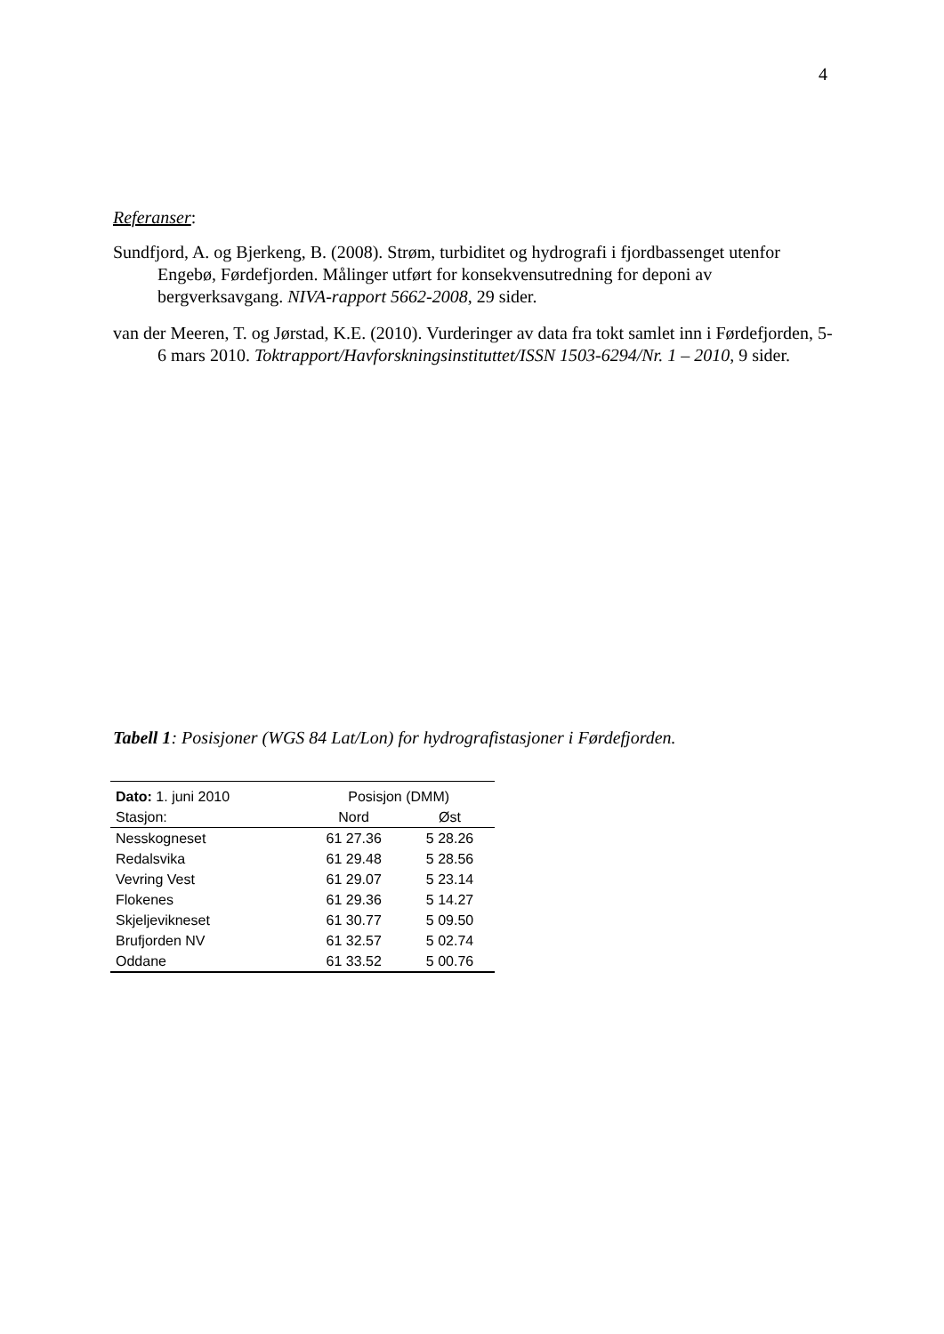4
Referanser:
Sundfjord, A. og Bjerkeng, B. (2008). Strøm, turbiditet og hydrografi i fjordbassenget utenfor Engebø, Førdefjorden. Målinger utført for konsekvensutredning for deponi av bergverksavgang. NIVA-rapport 5662-2008, 29 sider.
van der Meeren, T. og Jørstad, K.E. (2010). Vurderinger av data fra tokt samlet inn i Førdefjorden, 5-6 mars 2010. Toktrapport/Havforskningsinstituttet/ISSN 1503-6294/Nr. 1 – 2010, 9 sider.
Tabell 1: Posisjoner (WGS 84 Lat/Lon) for hydrografistasjoner i Førdefjorden.
| Dato: 1. juni 2010 | Posisjon (DMM) | |
| --- | --- | --- |
| Stasjon: | Nord | Øst |
| Nesskogneset | 61 27.36 | 5 28.26 |
| Redalsvika | 61 29.48 | 5 28.56 |
| Vevring Vest | 61 29.07 | 5 23.14 |
| Flokenes | 61 29.36 | 5 14.27 |
| Skjeljevikneset | 61 30.77 | 5 09.50 |
| Brufjorden NV | 61 32.57 | 5 02.74 |
| Oddane | 61 33.52 | 5 00.76 |